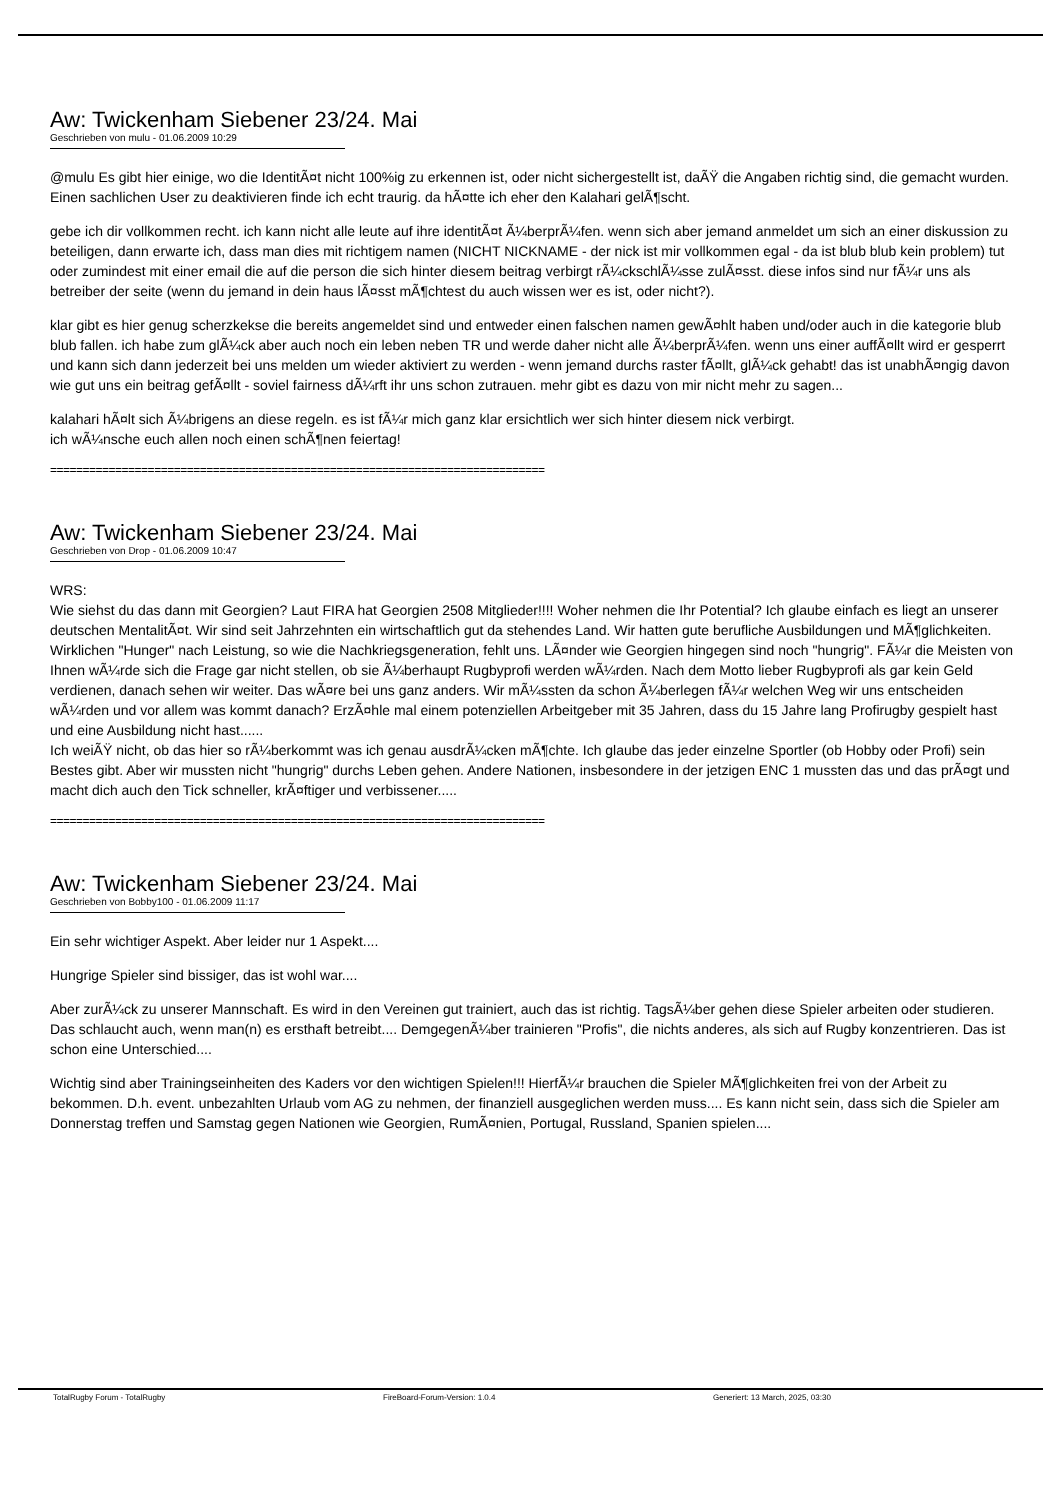Aw: Twickenham Siebener 23/24. Mai
Geschrieben von mulu - 01.06.2009 10:29
@mulu Es gibt hier einige, wo die IdentitÃ¤t nicht 100%ig zu erkennen ist, oder nicht sichergestellt ist, daÃŸ die Angaben richtig sind, die gemacht wurden. Einen sachlichen User zu deaktivieren finde ich echt traurig. da hÃ¤tte ich eher den Kalahari gelÃ¶scht.
gebe ich dir vollkommen recht. ich kann nicht alle leute auf ihre identitÃ¤t Ã¼berprÃ¼fen. wenn sich aber jemand anmeldet um sich an einer diskussion zu beteiligen, dann erwarte ich, dass man dies mit richtigem namen (NICHT NICKNAME - der nick ist mir vollkommen egal - da ist blub blub kein problem) tut oder zumindest mit einer email die auf die person die sich hinter diesem beitrag verbirgt rÃ¼ckschlÃ¼sse zulÃ¤sst. diese infos sind nur fÃ¼r uns als betreiber der seite (wenn du jemand in dein haus lÃ¤sst mÃ¶chtest du auch wissen wer es ist, oder nicht?).
klar gibt es hier genug scherzkekse die bereits angemeldet sind und entweder einen falschen namen gewÃ¤hlt haben und/oder auch in die kategorie blub blub fallen. ich habe zum glÃ¼ck aber auch noch ein leben neben TR und werde daher nicht alle Ã¼berprÃ¼fen. wenn uns einer auffÃ¤llt wird er gesperrt und kann sich dann jederzeit bei uns melden um wieder aktiviert zu werden - wenn jemand durchs raster fÃ¤llt, glÃ¼ck gehabt! das ist unabhÃ¤ngig davon wie gut uns ein beitrag gefÃ¤llt - soviel fairness dÃ¼rft ihr uns schon zutrauen. mehr gibt es dazu von mir nicht mehr zu sagen...
kalahari hÃ¤lt sich Ã¼brigens an diese regeln. es ist fÃ¼r mich ganz klar ersichtlich wer sich hinter diesem nick verbirgt.
ich wÃ¼nsche euch allen noch einen schÃ¶nen feiertag!
============================================================================
Aw: Twickenham Siebener 23/24. Mai
Geschrieben von Drop - 01.06.2009 10:47
WRS:
Wie siehst du das dann mit Georgien? Laut FIRA hat Georgien 2508 Mitglieder!!!! Woher nehmen die Ihr Potential? Ich glaube einfach es liegt an unserer deutschen MentalitÃ¤t. Wir sind seit Jahrzehnten ein wirtschaftlich gut da stehendes Land. Wir hatten gute berufliche Ausbildungen und MÃ¶glichkeiten. Wirklichen "Hunger" nach Leistung, so wie die Nachkriegsgeneration, fehlt uns. LÃ¤nder wie Georgien hingegen sind noch "hungrig". FÃ¼r die Meisten von Ihnen wÃ¼rde sich die Frage gar nicht stellen, ob sie Ã¼berhaupt Rugbyprofi werden wÃ¼rden. Nach dem Motto lieber Rugbyprofi als gar kein Geld verdienen, danach sehen wir weiter. Das wÃ¤re bei uns ganz anders. Wir mÃ¼ssten da schon Ã¼berlegen fÃ¼r welchen Weg wir uns entscheiden wÃ¼rden und vor allem was kommt danach? ErzÃ¤hle mal einem potenziellen Arbeitgeber mit 35 Jahren, dass du 15 Jahre lang Profirugby gespielt hast und eine Ausbildung nicht hast......
Ich weiÃŸ nicht, ob das hier so rÃ¼berkommt was ich genau ausdrÃ¼cken mÃ¶chte. Ich glaube das jeder einzelne Sportler (ob Hobby oder Profi) sein Bestes gibt. Aber wir mussten nicht "hungrig" durchs Leben gehen. Andere Nationen, insbesondere in der jetzigen ENC 1 mussten das und das prÃ¤gt und macht dich auch den Tick schneller, krÃ¤ftiger und verbissener.....
============================================================================
Aw: Twickenham Siebener 23/24. Mai
Geschrieben von Bobby100 - 01.06.2009 11:17
Ein sehr wichtiger Aspekt. Aber leider nur 1 Aspekt....
Hungrige Spieler sind bissiger, das ist wohl war....
Aber zurÃ¼ck zu unserer Mannschaft. Es wird in den Vereinen gut trainiert, auch das ist richtig. TagsÃ¼ber gehen diese Spieler arbeiten oder studieren. Das schlaucht auch, wenn man(n) es ersthaft betreibt.... DemgegenÃ¼ber trainieren "Profis", die nichts anderes, als sich auf Rugby konzentrieren. Das ist schon eine Unterschied....
Wichtig sind aber Trainingseinheiten des Kaders vor den wichtigen Spielen!!! HierfÃ¼r brauchen die Spieler MÃ¶glichkeiten frei von der Arbeit zu bekommen. D.h. event. unbezahlten Urlaub vom AG zu nehmen, der finanziell ausgeglichen werden muss.... Es kann nicht sein, dass sich die Spieler am Donnerstag treffen und Samstag gegen Nationen wie Georgien, RumÃ¤nien, Portugal, Russland, Spanien spielen....
TotalRugby Forum - TotalRugby FireBoard-Forum-Version: 1.0.4 Generiert: 13 March, 2025, 03:30